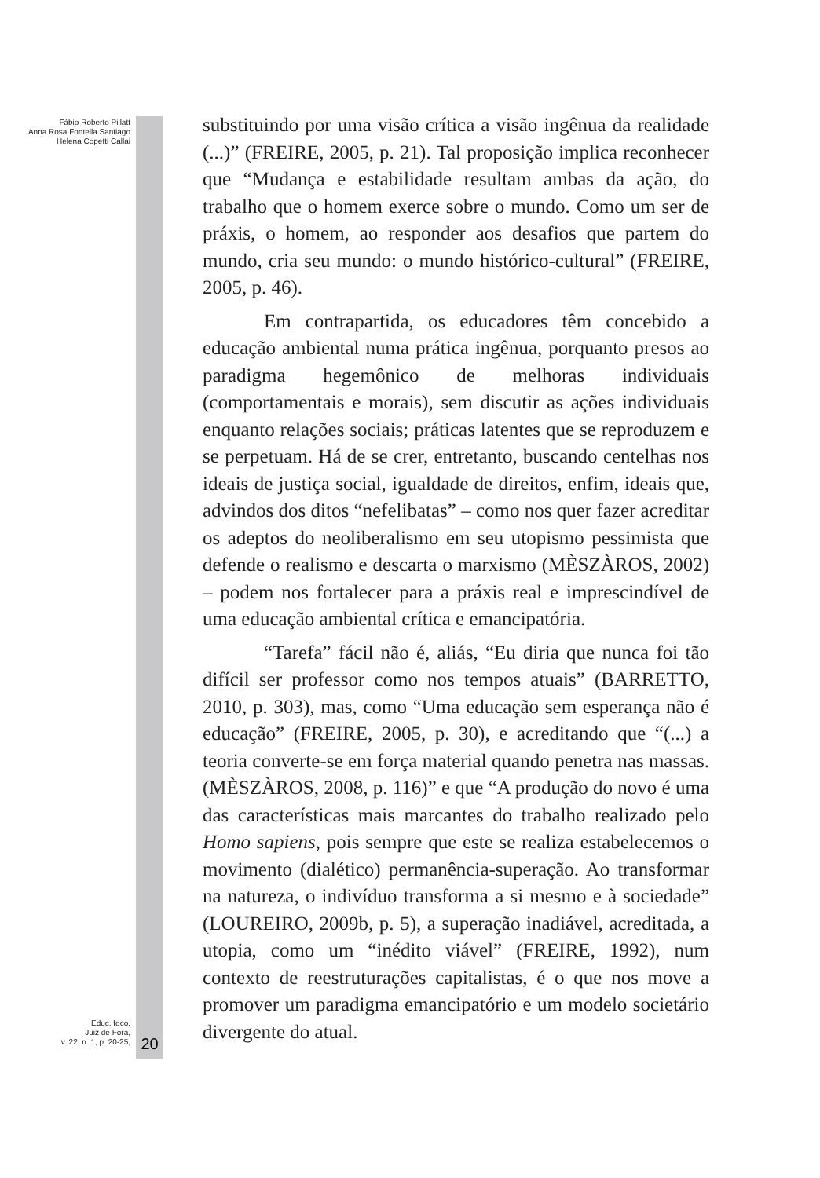Fábio Roberto Pillatt
Anna Rosa Fontella Santiago
Helena Copetti Callai
substituindo por uma visão crítica a visão ingênua da realidade (...)” (FREIRE, 2005, p. 21). Tal proposição implica reconhecer que “Mudança e estabilidade resultam ambas da ação, do trabalho que o homem exerce sobre o mundo. Como um ser de práxis, o homem, ao responder aos desafios que partem do mundo, cria seu mundo: o mundo histórico-cultural” (FREIRE, 2005, p. 46).
Em contrapartida, os educadores têm concebido a educação ambiental numa prática ingênua, porquanto presos ao paradigma hegemônico de melhoras individuais (comportamentais e morais), sem discutir as ações individuais enquanto relações sociais; práticas latentes que se reproduzem e se perpetuam. Há de se crer, entretanto, buscando centelhas nos ideais de justiça social, igualdade de direitos, enfim, ideais que, advindos dos ditos “nefelibatas” – como nos quer fazer acreditar os adeptos do neoliberalismo em seu utopismo pessimista que defende o realismo e descarta o marxismo (MÈSZÀROS, 2002) – podem nos fortalecer para a práxis real e imprescindível de uma educação ambiental crítica e emancipatória.
“Tarefa” fácil não é, aliás, “Eu diria que nunca foi tão difícil ser professor como nos tempos atuais” (BARRETTO, 2010, p. 303), mas, como “Uma educação sem esperança não é educação” (FREIRE, 2005, p. 30), e acreditando que “(...) a teoria converte-se em força material quando penetra nas massas. (MÈSZÀROS, 2008, p. 116)” e que “A produção do novo é uma das características mais marcantes do trabalho realizado pelo Homo sapiens, pois sempre que este se realiza estabelecemos o movimento (dialético) permanência-superação. Ao transformar na natureza, o indivíduo transforma a si mesmo e à sociedade” (LOUREIRO, 2009b, p. 5), a superação inadiável, acreditada, a utopia, como um “inédito viável” (FREIRE, 1992), num contexto de reestruturações capitalistas, é o que nos move a promover um paradigma emancipatório e um modelo societário divergente do atual.
Educ. foco,
Juiz de Fora,
v. 22, n. 1, p. 20-25,
20